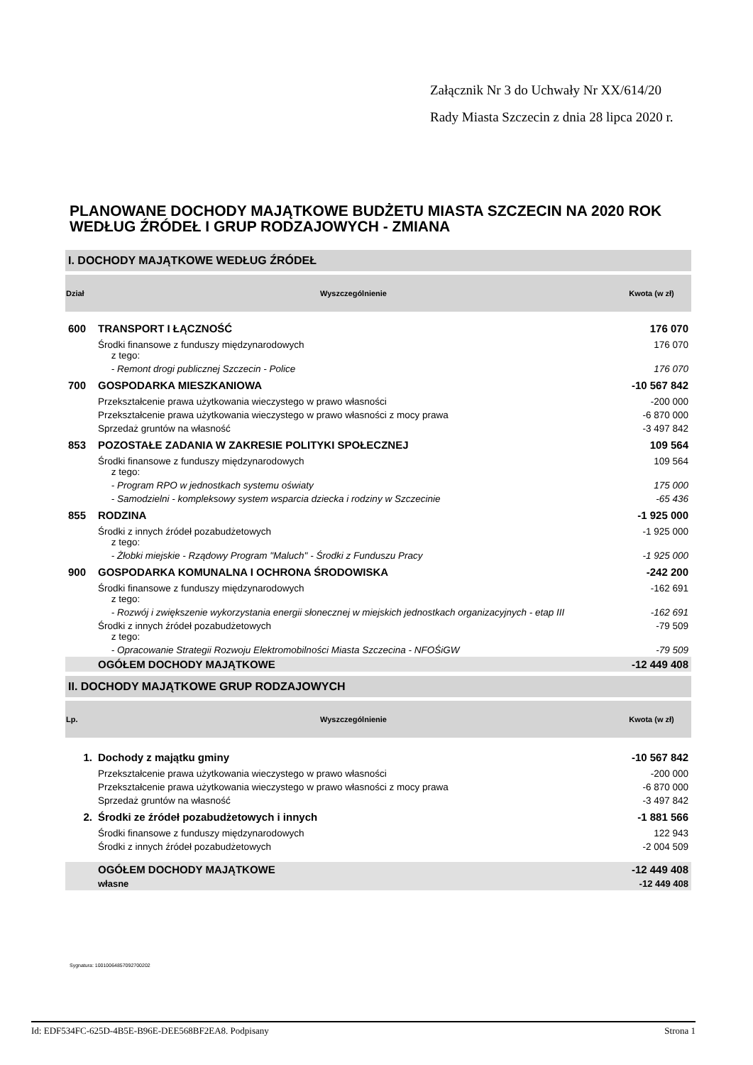Załącznik Nr 3 do Uchwały Nr XX/614/20
Rady Miasta Szczecin z dnia 28 lipca 2020 r.
PLANOWANE DOCHODY MAJĄTKOWE BUDŻETU MIASTA SZCZECIN NA 2020 ROK WEDŁUG ŹRÓDEŁ I GRUP RODZAJOWYCH - ZMIANA
I. DOCHODY MAJĄTKOWE WEDŁUG ŹRÓDEŁ
| Dział | Wyszczególnienie | Kwota (w zł) |
| --- | --- | --- |
| 600 | TRANSPORT I ŁĄCZNOŚĆ | 176 070 |
| | Środki finansowe z funduszy międzynarodowych z tego: | 176 070 |
| | - Remont drogi publicznej Szczecin - Police | 176 070 |
| 700 | GOSPODARKA MIESZKANIOWA | -10 567 842 |
| | Przekształcenie prawa użytkowania wieczystego w prawo własności | -200 000 |
| | Przekształcenie prawa użytkowania wieczystego w prawo własności z mocy prawa | -6 870 000 |
| | Sprzedaż gruntów na własność | -3 497 842 |
| 853 | POZOSTAŁE ZADANIA W ZAKRESIE POLITYKI SPOŁECZNEJ | 109 564 |
| | Środki finansowe z funduszy międzynarodowych z tego: | 109 564 |
| | - Program RPO w jednostkach systemu oświaty | 175 000 |
| | - Samodzielni - kompleksowy system wsparcia dziecka i rodziny w Szczecinie | -65 436 |
| 855 | RODZINA | -1 925 000 |
| | Środki z innych źródeł pozabudżetowych z tego: | -1 925 000 |
| | - Żłobki miejskie - Rządowy Program "Maluch" - Środki z Funduszu Pracy | -1 925 000 |
| 900 | GOSPODARKA KOMUNALNA I OCHRONA ŚRODOWISKA | -242 200 |
| | Środki finansowe z funduszy międzynarodowych z tego: | -162 691 |
| | - Rozwój i zwiększenie wykorzystania energii słonecznej w miejskich jednostkach organizacyjnych - etap III | -162 691 |
| | Środki z innych źródeł pozabudżetowych z tego: | -79 509 |
| | - Opracowanie Strategii Rozwoju Elektromobilności Miasta Szczecina - NFOŚiGW | -79 509 |
| | OGÓŁEM DOCHODY MAJĄTKOWE | -12 449 408 |
II. DOCHODY MAJĄTKOWE GRUP RODZAJOWYCH
| Lp. | Wyszczególnienie | Kwota (w zł) |
| --- | --- | --- |
| 1. | Dochody z majątku gminy | -10 567 842 |
| | Przekształcenie prawa użytkowania wieczystego w prawo własności | -200 000 |
| | Przekształcenie prawa użytkowania wieczystego w prawo własności z mocy prawa | -6 870 000 |
| | Sprzedaż gruntów na własność | -3 497 842 |
| 2. | Środki ze źródeł pozabudżetowych i innych | -1 881 566 |
| | Środki finansowe z funduszy międzynarodowych | 122 943 |
| | Środki z innych źródeł pozabudżetowych | -2 004 509 |
| | OGÓŁEM DOCHODY MAJĄTKOWE | -12 449 408 |
| | własne | -12 449 408 |
Sygnatura: 10010064857092700202
Id: EDF534FC-625D-4B5E-B96E-DEE568BF2EA8. Podpisany Strona 1